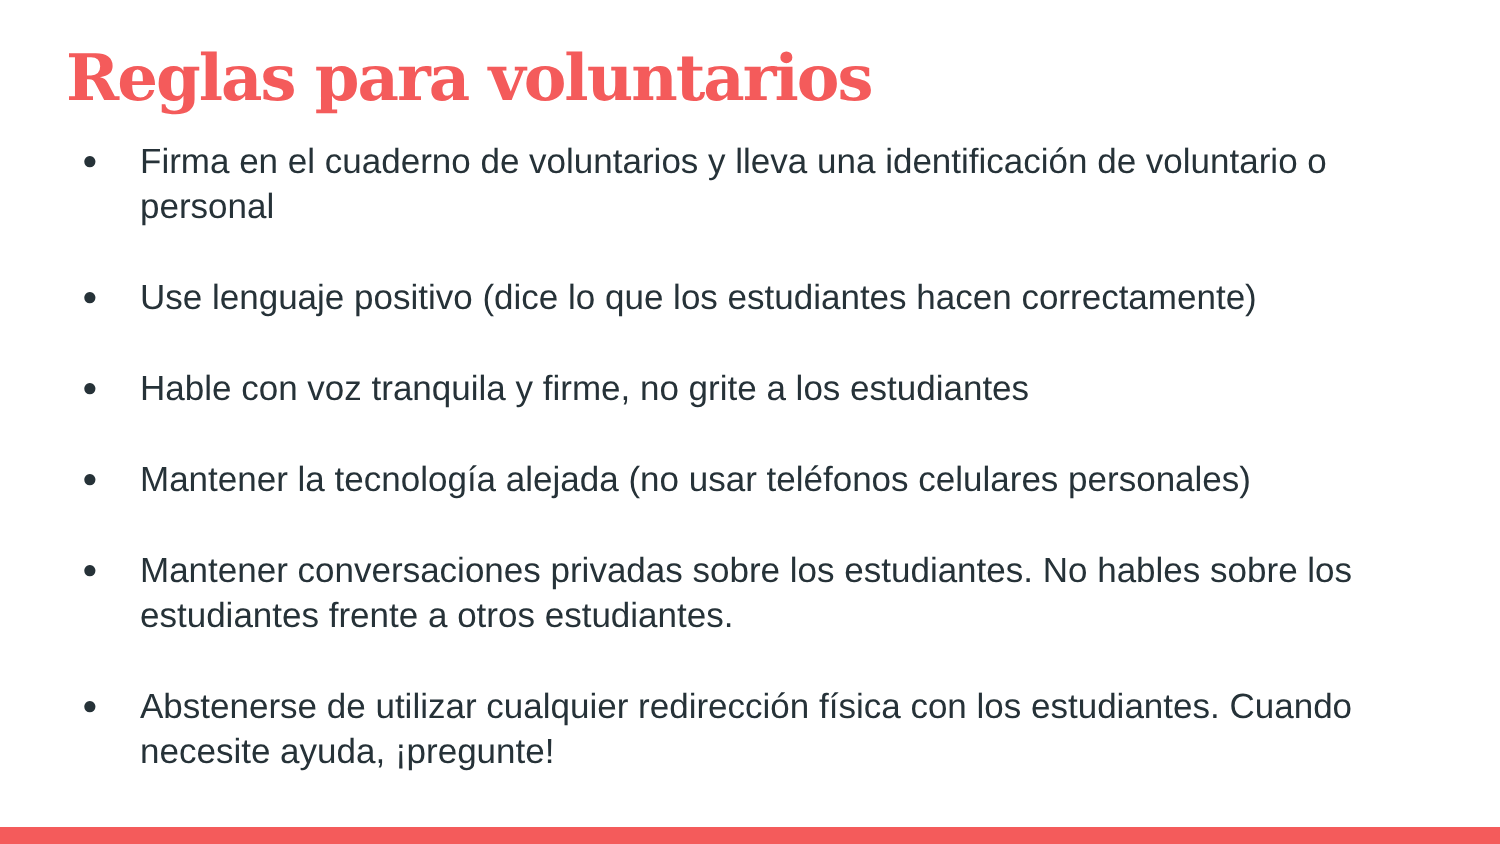Reglas para voluntarios
● Firma en el cuaderno de voluntarios y lleva una identificación de voluntario o personal
● Use lenguaje positivo (dice lo que los estudiantes hacen correctamente)
● Hable con voz tranquila y firme, no grite a los estudiantes
● Mantener la tecnología alejada (no usar teléfonos celulares personales)
● Mantener conversaciones privadas sobre los estudiantes. No hables sobre los estudiantes frente a otros estudiantes.
● Abstenerse de utilizar cualquier redirección física con los estudiantes. Cuando necesite ayuda, ¡pregunte!